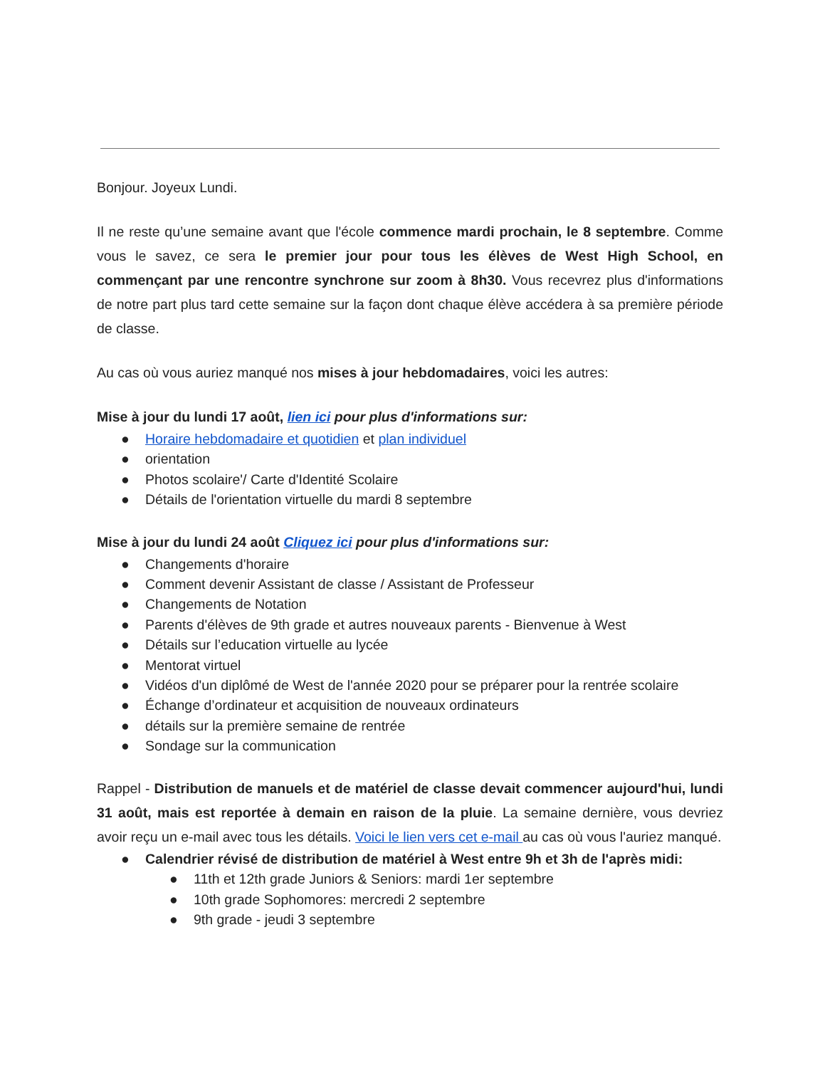Bonjour. Joyeux Lundi.
Il ne reste qu’une semaine avant que l'école commence mardi prochain, le 8 septembre. Comme vous le savez, ce sera le premier jour pour tous les élèves de West High School, en commençant par une rencontre synchrone sur zoom à 8h30. Vous recevrez plus d'informations de notre part plus tard cette semaine sur la façon dont chaque élève accédera à sa première période de classe.
Au cas où vous auriez manqué nos mises à jour hebdomadaires, voici les autres:
Mise à jour du lundi 17 août, lien ici pour plus d'informations sur:
● Horaire hebdomadaire et quotidien et plan individuel
● orientation
● Photos scolaire'/ Carte d'Identité Scolaire
● Détails de l'orientation virtuelle du mardi 8 septembre
Mise à jour du lundi 24 août Cliquez ici pour plus d'informations sur:
● Changements d'horaire
● Comment devenir Assistant de classe / Assistant de Professeur
● Changements de Notation
● Parents d'élèves de 9th grade et autres nouveaux parents - Bienvenue à West
● Détails sur l’education virtuelle au lycée
● Mentorat virtuel
● Vidéos d'un diplômé de West de l'année 2020 pour se préparer pour la rentrée scolaire
● Échange d’ordinateur et acquisition de nouveaux ordinateurs
● détails sur la première semaine de rentrée
● Sondage sur la communication
Rappel - Distribution de manuels et de matériel de classe devait commencer aujourd'hui, lundi 31 août, mais est reportée à demain en raison de la pluie. La semaine dernière, vous devriez avoir reçu un e-mail avec tous les détails. Voici le lien vers cet e-mail au cas où vous l'auriez manqué.
● Calendrier révisé de distribution de matériel à West entre 9h et 3h de l'après midi:
● 11th et 12th grade Juniors & Seniors: mardi 1er septembre
● 10th grade Sophomores: mercredi 2 septembre
● 9th grade - jeudi 3 septembre